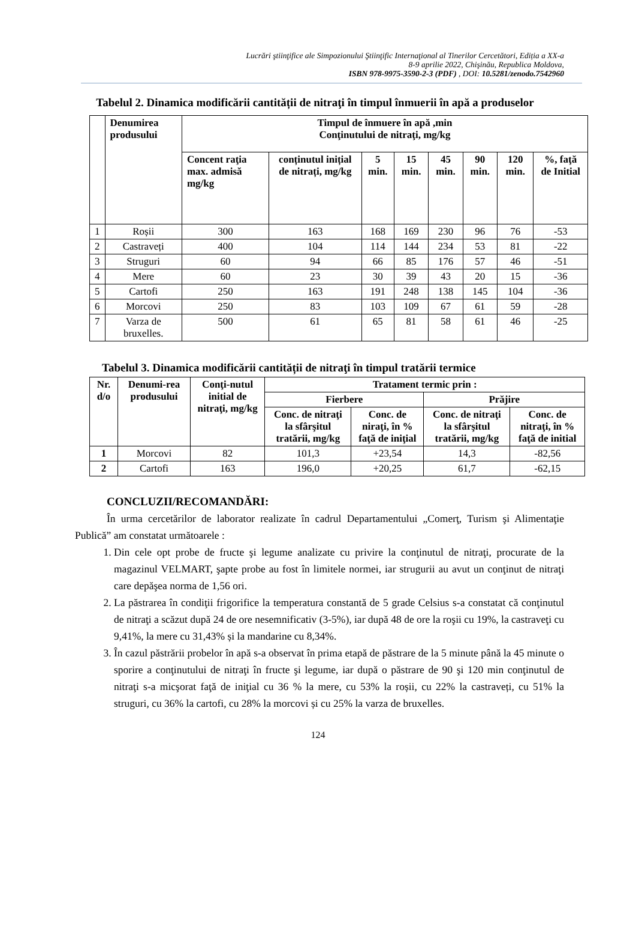Lucrări ştiinţifice ale Simpozionului Ştiinţific Internaţional al Tinerilor Cercetători, Ediția a XX-a
8-9 aprilie 2022, Chişinău, Republica Moldova,
ISBN 978-9975-3590-2-3 (PDF) , DOI: 10.5281/zenodo.7542960
Tabelul 2. Dinamica modificării cantității de nitraţi în timpul înmuerii în apă a produselor
| | Denumirea produsului | Timpul de înmuere în apă ,min Conţinutului de nitraţi, mg/kg | | | | | | | |
| --- | --- | --- | --- | --- | --- | --- | --- | --- | --- |
| | | Concent raţia max. admisă mg/kg | conținutul inițial de nitrați, mg/kg | 5 min. | 15 min. | 45 min. | 90 min. | 120 min. | %, faţă de Initial |
| 1 | Roșii | 300 | 163 | 168 | 169 | 230 | 96 | 76 | -53 |
| 2 | Castraveți | 400 | 104 | 114 | 144 | 234 | 53 | 81 | -22 |
| 3 | Struguri | 60 | 94 | 66 | 85 | 176 | 57 | 46 | -51 |
| 4 | Mere | 60 | 23 | 30 | 39 | 43 | 20 | 15 | -36 |
| 5 | Cartofi | 250 | 163 | 191 | 248 | 138 | 145 | 104 | -36 |
| 6 | Morcovi | 250 | 83 | 103 | 109 | 67 | 61 | 59 | -28 |
| 7 | Varza de bruxelles. | 500 | 61 | 65 | 81 | 58 | 61 | 46 | -25 |
Tabelul 3. Dinamica modificării cantității de nitraţi în timpul tratării termice
| Nr. d/o | Denumi-rea produsului | Conţi-nutul initial de nitraţi, mg/kg | Tratament termic prin : | | | |
| --- | --- | --- | --- | --- | --- | --- |
| | | | Fierbere | | Prăjire | |
| | | | Conc. de nitraţi la sfârşitul tratării, mg/kg | Conc. de niraţi, în % faţă de iniţial | Conc. de nitraţi la sfârşitul tratării, mg/kg | Conc. de nitraţi, în % faţă de initial |
| 1 | Morcovi | 82 | 101,3 | +23,54 | 14,3 | -82,56 |
| 2 | Cartofi | 163 | 196,0 | +20,25 | 61,7 | -62,15 |
CONCLUZII/RECOMANDĂRI:
În urma cercetărilor de laborator realizate în cadrul Departamentului „Comerţ, Turism şi Alimentaţie Publică” am constatat următoarele :
1. Din cele opt probe de fructe şi legume analizate cu privire la conţinutul de nitraţi, procurate de la magazinul VELMART, şapte probe au fost în limitele normei, iar strugurii au avut un conţinut de nitraţi care depăşea norma de 1,56 ori.
2. La păstrarea în condiţii frigorifice la temperatura constantă de 5 grade Celsius s-a constatat că conţinutul de nitraţi a scăzut după 24 de ore nesemnificativ (3-5%), iar după 48 de ore la roşii cu 19%, la castraveţi cu 9,41%, la mere cu 31,43% și la mandarine cu 8,34%.
3. În cazul păstrării probelor în apă s-a observat în prima etapă de păstrare de la 5 minute până la 45 minute o sporire a conţinutului de nitraţi în fructe şi legume, iar după o păstrare de 90 şi 120 min conţinutul de nitraţi s-a micşorat faţă de iniţial cu 36 % la mere, cu 53% la roșii, cu 22% la castraveți, cu 51% la struguri, cu 36% la cartofi, cu 28% la morcovi și cu 25% la varza de bruxelles.
124